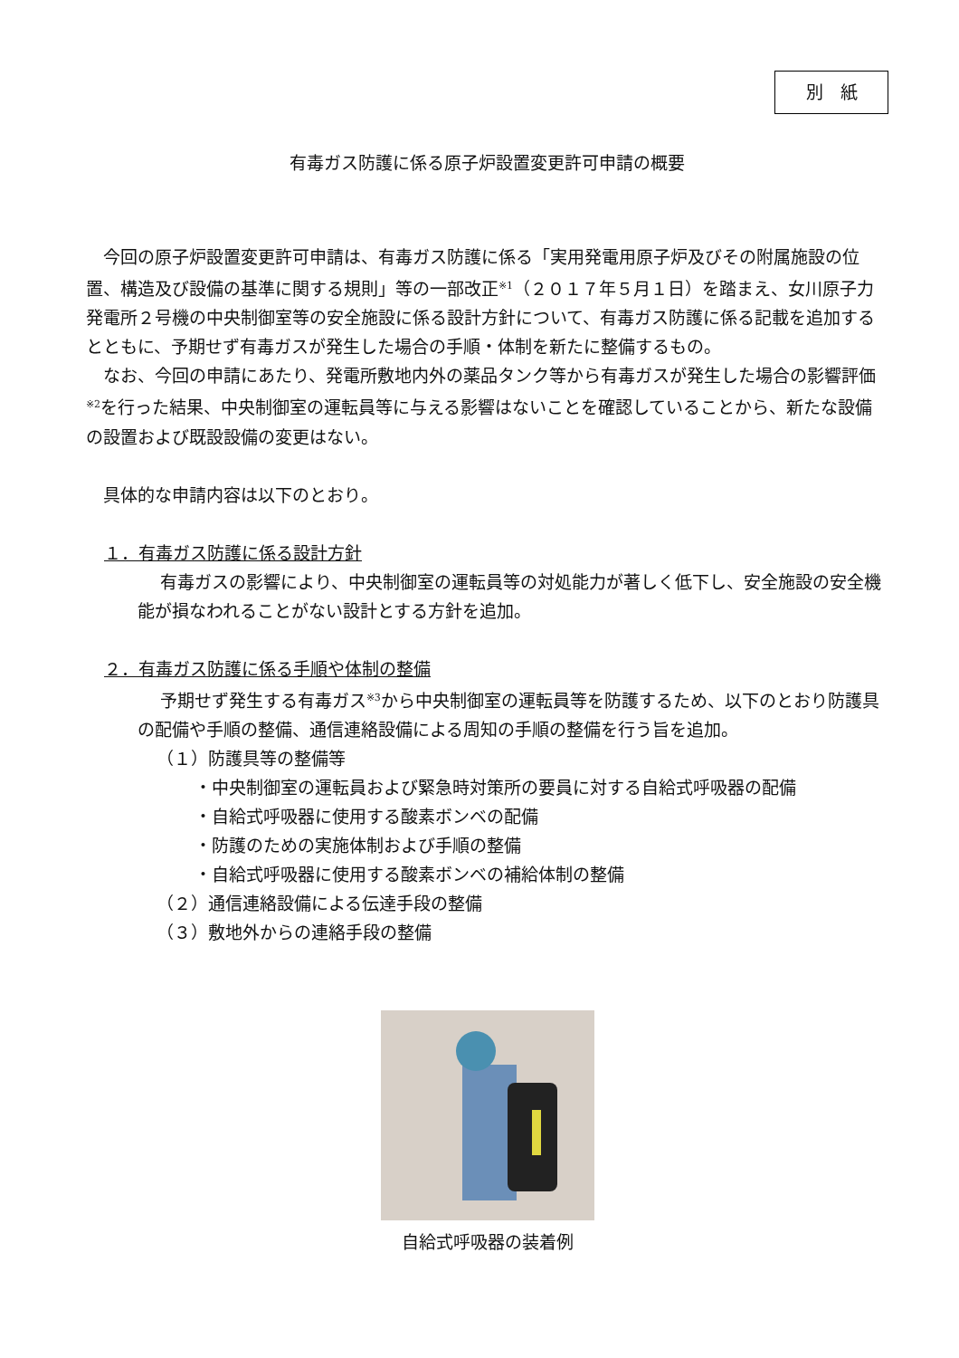別　紙
有毒ガス防護に係る原子炉設置変更許可申請の概要
今回の原子炉設置変更許可申請は、有毒ガス防護に係る「実用発電用原子炉及びその附属施設の位置、構造及び設備の基準に関する規則」等の一部改正<sup>※1</sup>（２０１７年５月１日）を踏まえ、女川原子力発電所２号機の中央制御室等の安全施設に係る設計方針について、有毒ガス防護に係る記載を追加するとともに、予期せず有毒ガスが発生した場合の手順・体制を新たに整備するもの。
なお、今回の申請にあたり、発電所敷地内外の薬品タンク等から有毒ガスが発生した場合の影響評価<sup>※2</sup>を行った結果、中央制御室の運転員等に与える影響はないことを確認していることから、新たな設備の設置および既設設備の変更はない。
具体的な申請内容は以下のとおり。
１．有毒ガス防護に係る設計方針
有毒ガスの影響により、中央制御室の運転員等の対処能力が著しく低下し、安全施設の安全機能が損なわれることがない設計とする方針を追加。
２．有毒ガス防護に係る手順や体制の整備
予期せず発生する有毒ガス<sup>※3</sup>から中央制御室の運転員等を防護するため、以下のとおり防護具の配備や手順の整備、通信連絡設備による周知の手順の整備を行う旨を追加。
（１）防護具等の整備等
・中央制御室の運転員および緊急時対策所の要員に対する自給式呼吸器の配備
・自給式呼吸器に使用する酸素ボンベの配備
・防護のための実施体制および手順の整備
・自給式呼吸器に使用する酸素ボンベの補給体制の整備
（２）通信連絡設備による伝達手段の整備
（３）敷地外からの連絡手段の整備
自給式呼吸器の装着例